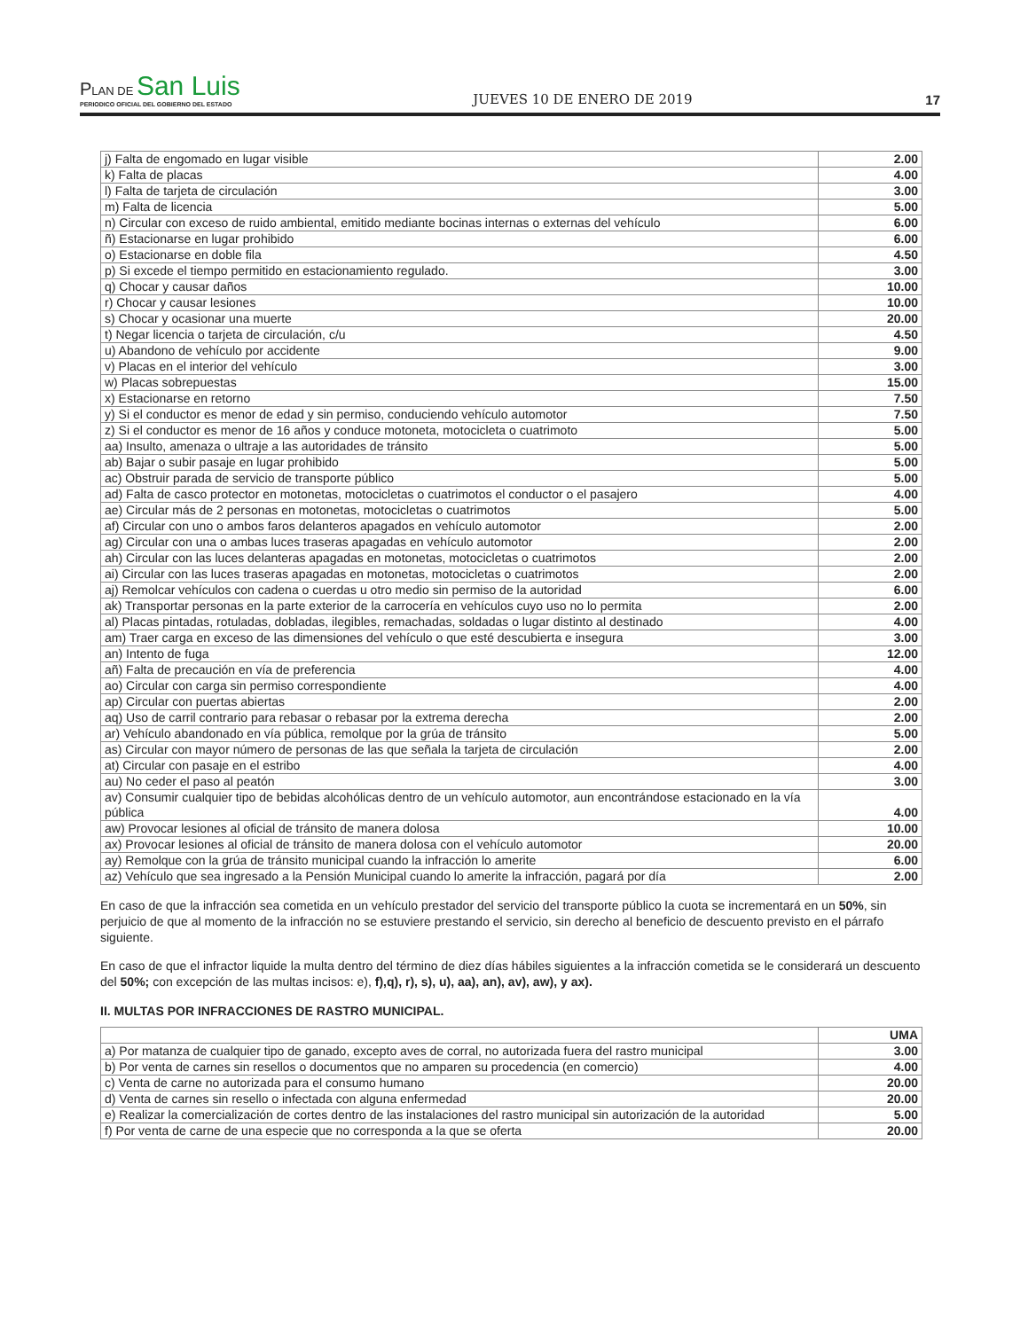PLAN DE San Luis
PERIODICO OFICIAL DEL GOBIERNO DEL ESTADO
JUEVES 10 DE ENERO DE 2019
17
| j) Falta de engomado en lugar visible | 2.00 |
| k) Falta de placas | 4.00 |
| l) Falta de tarjeta de circulación | 3.00 |
| m) Falta de licencia | 5.00 |
| n) Circular con exceso de ruido ambiental, emitido mediante bocinas internas o externas del vehículo | 6.00 |
| ñ) Estacionarse en lugar prohibido | 6.00 |
| o) Estacionarse en doble fila | 4.50 |
| p) Si excede el tiempo permitido en estacionamiento regulado. | 3.00 |
| q) Chocar y causar daños | 10.00 |
| r) Chocar y causar lesiones | 10.00 |
| s) Chocar y ocasionar una muerte | 20.00 |
| t) Negar licencia o tarjeta de circulación, c/u | 4.50 |
| u) Abandono de vehículo por accidente | 9.00 |
| v) Placas en el interior del vehículo | 3.00 |
| w) Placas sobrepuestas | 15.00 |
| x) Estacionarse en retorno | 7.50 |
| y) Si el conductor es menor de edad y sin permiso, conduciendo vehículo automotor | 7.50 |
| z) Si el conductor es menor de 16 años y conduce motoneta, motocicleta o cuatrimoto | 5.00 |
| aa) Insulto, amenaza o ultraje a las autoridades de tránsito | 5.00 |
| ab) Bajar o subir pasaje en lugar prohibido | 5.00 |
| ac) Obstruir parada de servicio de transporte público | 5.00 |
| ad) Falta de casco protector en motonetas, motocicletas o cuatrimotos el conductor o el pasajero | 4.00 |
| ae) Circular más de 2 personas en motonetas, motocicletas o cuatrimotos | 5.00 |
| af) Circular con uno o ambos faros delanteros apagados en vehículo automotor | 2.00 |
| ag) Circular con una o ambas luces traseras apagadas en vehículo automotor | 2.00 |
| ah) Circular con las luces delanteras apagadas en motonetas, motocicletas o cuatrimotos | 2.00 |
| ai) Circular con las luces traseras apagadas en motonetas, motocicletas o cuatrimotos | 2.00 |
| aj) Remolcar vehículos con cadena o cuerdas u otro medio sin permiso de la autoridad | 6.00 |
| ak) Transportar personas en la parte exterior de la carrocería en vehículos cuyo uso no lo permita | 2.00 |
| al) Placas pintadas, rotuladas, dobladas, ilegibles, remachadas, soldadas o lugar distinto al destinado | 4.00 |
| am) Traer carga en exceso de las dimensiones del vehículo o que esté descubierta e insegura | 3.00 |
| an) Intento de fuga | 12.00 |
| añ) Falta de precaución en vía de preferencia | 4.00 |
| ao) Circular con carga sin permiso correspondiente | 4.00 |
| ap) Circular con puertas abiertas | 2.00 |
| aq) Uso de carril contrario para rebasar o rebasar por la extrema derecha | 2.00 |
| ar) Vehículo abandonado en vía pública, remolque por la grúa de tránsito | 5.00 |
| as) Circular con mayor número de personas de las que señala la tarjeta de circulación | 2.00 |
| at) Circular con pasaje en el estribo | 4.00 |
| au) No ceder el paso al peatón | 3.00 |
| av) Consumir cualquier tipo de bebidas alcohólicas dentro de un vehículo automotor, aun encontrándose estacionado en la vía pública | 4.00 |
| aw) Provocar lesiones al oficial de tránsito de manera dolosa | 10.00 |
| ax) Provocar lesiones al oficial de tránsito de manera dolosa con el vehículo automotor | 20.00 |
| ay) Remolque con la grúa de tránsito municipal cuando la infracción lo amerite | 6.00 |
| az) Vehículo que sea ingresado a la Pensión Municipal cuando lo amerite la infracción, pagará por día | 2.00 |
En caso de que la infracción sea cometida en un vehículo prestador del servicio del transporte público la cuota se incrementará en un 50%, sin perjuicio de que al momento de la infracción no se estuviere prestando el servicio, sin derecho al beneficio de descuento previsto en el párrafo siguiente.
En caso de que el infractor liquide la multa dentro del término de diez días hábiles siguientes a la infracción cometida se le considerará un descuento del 50%; con excepción de las multas incisos: e), f),q), r), s), u), aa), an), av), aw), y ax).
II. MULTAS POR INFRACCIONES DE RASTRO MUNICIPAL.
| | UMA |
| --- | --- |
| a) Por matanza de cualquier tipo de ganado, excepto aves de corral, no autorizada fuera del rastro municipal | 3.00 |
| b) Por venta de carnes sin resellos o documentos que no amparen su procedencia (en comercio) | 4.00 |
| c) Venta de carne no autorizada para el consumo humano | 20.00 |
| d) Venta de carnes sin resello o infectada con alguna enfermedad | 20.00 |
| e) Realizar la comercialización de cortes dentro de las instalaciones del rastro municipal sin autorización de la autoridad | 5.00 |
| f) Por venta de carne de una especie que no corresponda a la que se oferta | 20.00 |